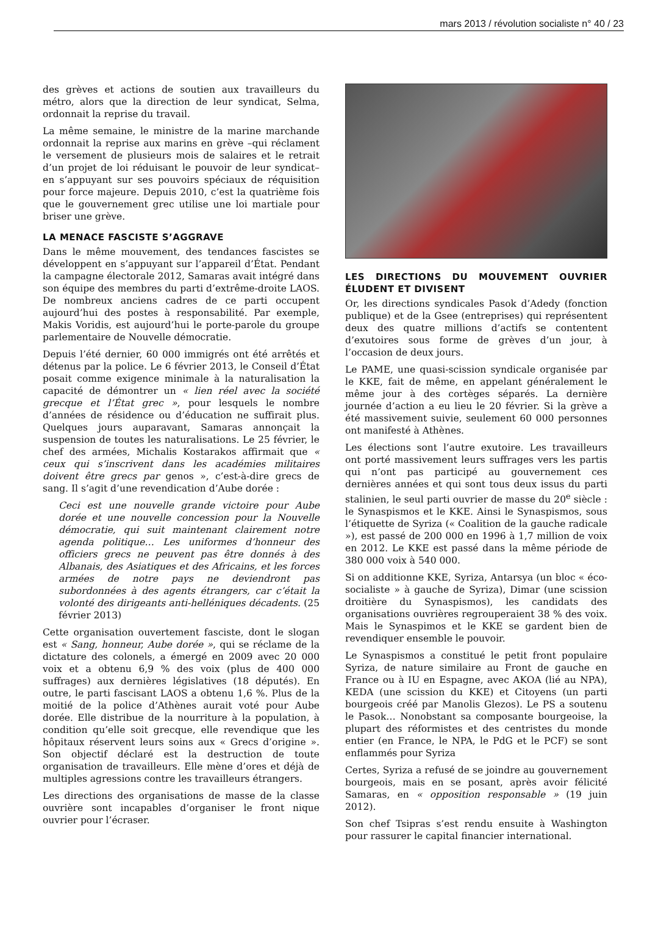mars 2013 / révolution socialiste n° 40 / 23
des grèves et actions de soutien aux travailleurs du métro, alors que la direction de leur syndicat, Selma, ordonnait la reprise du travail.
La même semaine, le ministre de la marine marchande ordonnait la reprise aux marins en grève –qui réclament le versement de plusieurs mois de salaires et le retrait d’un projet de loi réduisant le pouvoir de leur syndicat– en s’appuyant sur ses pouvoirs spéciaux de réquisition pour force majeure. Depuis 2010, c’est la quatrième fois que le gouvernement grec utilise une loi martiale pour briser une grève.
LA MENACE FASCISTE S’AGGRAVE
Dans le même mouvement, des tendances fascistes se développent en s’appuyant sur l’appareil d’État. Pendant la campagne électorale 2012, Samaras avait intégré dans son équipe des membres du parti d’extrême-droite LAOS. De nombreux anciens cadres de ce parti occupent aujourd’hui des postes à responsabilité. Par exemple, Makis Voridis, est aujourd’hui le porte-parole du groupe parlementaire de Nouvelle démocratie.
Depuis l’été dernier, 60 000 immigrés ont été arrêtés et détenus par la police. Le 6 février 2013, le Conseil d’État posait comme exigence minimale à la naturalisation la capacité de démontrer un « lien réel avec la société grecque et l’État grec », pour lesquels le nombre d’années de résidence ou d’éducation ne suffirait plus. Quelques jours auparavant, Samaras annonçait la suspension de toutes les naturalisations. Le 25 février, le chef des armées, Michalis Kostarakos affirmait que « ceux qui s’inscrivent dans les académies militaires doivent être grecs par genos », c’est-à-dire grecs de sang. Il s’agit d’une revendication d’Aube dorée :
Ceci est une nouvelle grande victoire pour Aube dorée et une nouvelle concession pour la Nouvelle démocratie, qui suit maintenant clairement notre agenda politique… Les uniformes d’honneur des officiers grecs ne peuvent pas être donnés à des Albanais, des Asiatiques et des Africains, et les forces armées de notre pays ne deviendront pas subordonnées à des agents étrangers, car c’était la volonté des dirigeants anti-helléniques décadents. (25 février 2013)
Cette organisation ouvertement fasciste, dont le slogan est « Sang, honneur, Aube dorée », qui se réclame de la dictature des colonels, a émergé en 2009 avec 20 000 voix et a obtenu 6,9 % des voix (plus de 400 000 suffrages) aux dernières législatives (18 députés). En outre, le parti fascisant LAOS a obtenu 1,6 %. Plus de la moitié de la police d’Athènes aurait voté pour Aube dorée. Elle distribue de la nourriture à la population, à condition qu’elle soit grecque, elle revendique que les hôpitaux réservent leurs soins aux « Grecs d’origine ». Son objectif déclaré est la destruction de toute organisation de travailleurs. Elle mène d’ores et déjà de multiples agressions contre les travailleurs étrangers.
Les directions des organisations de masse de la classe ouvrière sont incapables d’organiser le front nique ouvrier pour l’écraser.
LES DIRECTIONS DU MOUVEMENT OUVRIER ÉLUDENT ET DIVISENT
Or, les directions syndicales Pasok d’Adedy (fonction publique) et de la Gsee (entreprises) qui représentent deux des quatre millions d’actifs se contentent d’exutoires sous forme de grèves d’un jour, à l’occasion de deux jours.
Le PAME, une quasi-scission syndicale organisée par le KKE, fait de même, en appelant généralement le même jour à des cortèges séparés. La dernière journée d’action a eu lieu le 20 février. Si la grève a été massivement suivie, seulement 60 000 personnes ont manifesté à Athènes.
Les élections sont l’autre exutoire. Les travailleurs ont porté massivement leurs suffrages vers les partis qui n’ont pas participé au gouvernement ces dernières années et qui sont tous deux issus du parti stalinien, le seul parti ouvrier de masse du 20<sup>e</sup> siècle : le Synaspismos et le KKE. Ainsi le Synaspismos, sous l’étiquette de Syriza (« Coalition de la gauche radicale »), est passé de 200 000 en 1996 à 1,7 million de voix en 2012. Le KKE est passé dans la même période de 380 000 voix à 540 000.
Si on additionne KKE, Syriza, Antarsya (un bloc « éco-socialiste » à gauche de Syriza), Dimar (une scission droitière du Synaspismos), les candidats des organisations ouvrières regrouperaient 38 % des voix. Mais le Synaspimos et le KKE se gardent bien de revendiquer ensemble le pouvoir.
Le Synaspismos a constitué le petit front populaire Syriza, de nature similaire au Front de gauche en France ou à IU en Espagne, avec AKOA (lié au NPA), KEDA (une scission du KKE) et Citoyens (un parti bourgeois créé par Manolis Glezos). Le PS a soutenu le Pasok… Nonobstant sa composante bourgeoise, la plupart des réformistes et des centristes du monde entier (en France, le NPA, le PdG et le PCF) se sont enflammés pour Syriza
Certes, Syriza a refusé de se joindre au gouvernement bourgeois, mais en se posant, après avoir félicité Samaras, en « opposition responsable » (19 juin 2012).
Son chef Tsipras s’est rendu ensuite à Washington pour rassurer le capital financier international.